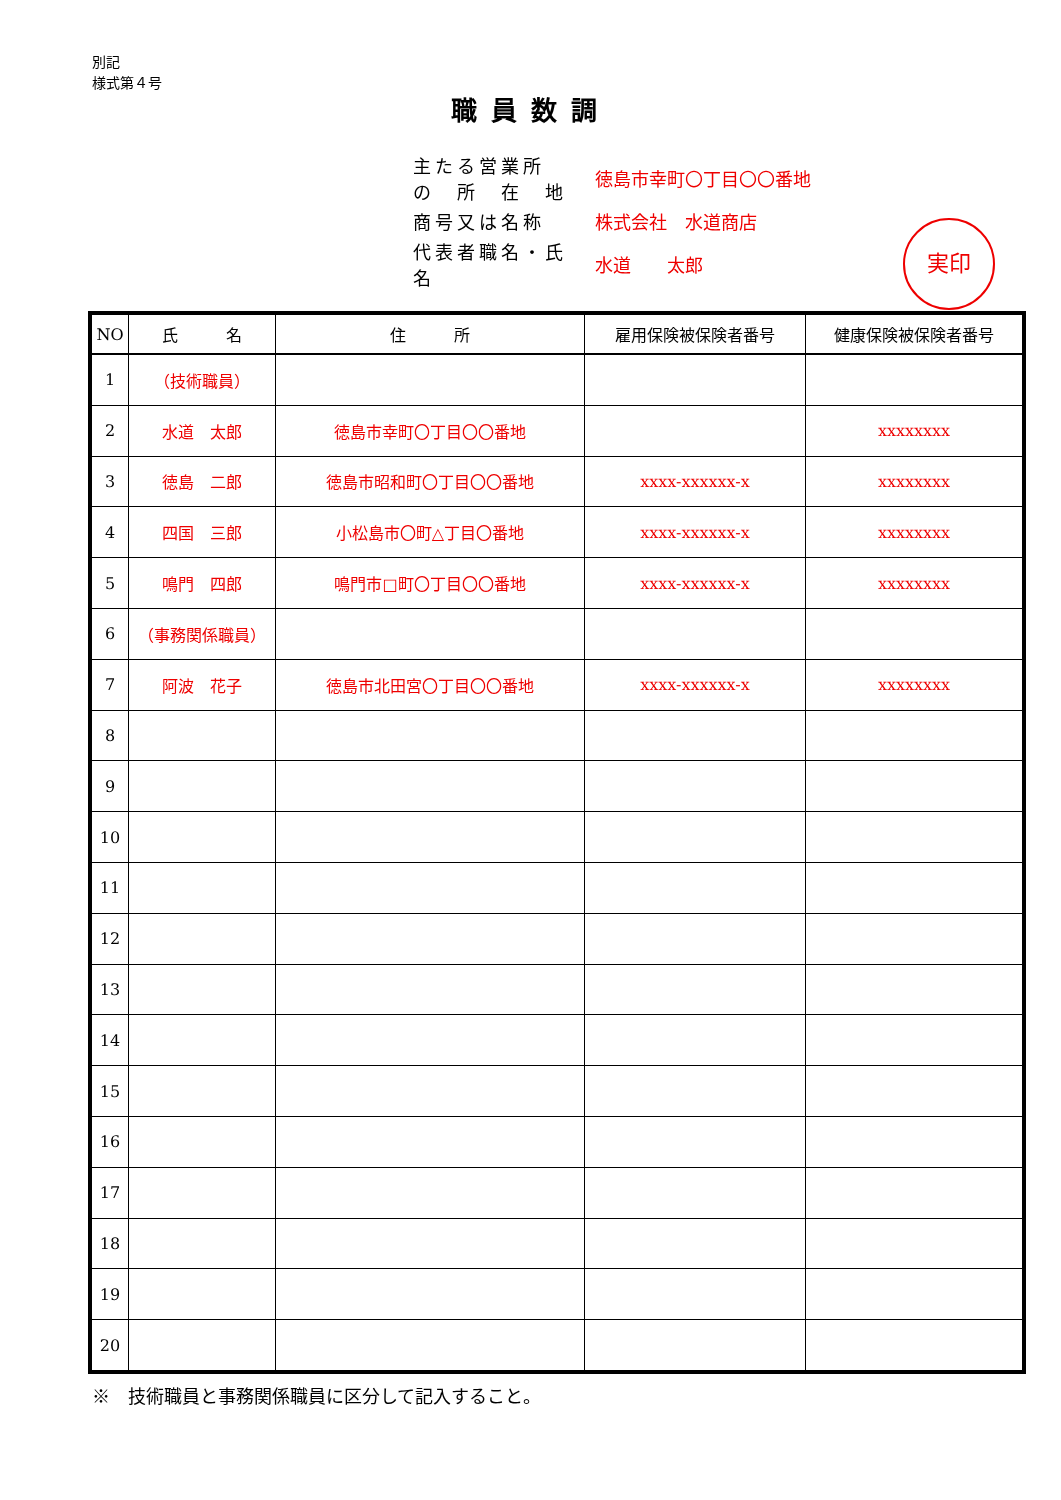別記
様式第４号
職員数調
| 主たる営業所 の 所 在 地 | 徳島市幸町〇丁目〇〇番地 |
| 商号又は名称 | 株式会社 水道商店 |
| 代表者職名・氏名 | 水道 太郎 |
実印
| NO | 氏 名 | 住 所 | 雇用保険被保険者番号 | 健康保険被保険者番号 |
| --- | --- | --- | --- | --- |
| 1 | （技術職員） | | | |
| 2 | 水道 太郎 | 徳島市幸町〇丁目〇〇番地 | | xxxxxxxx |
| 3 | 徳島 二郎 | 徳島市昭和町〇丁目〇〇番地 | xxxx-xxxxxx-x | xxxxxxxx |
| 4 | 四国 三郎 | 小松島市〇町△丁目〇番地 | xxxx-xxxxxx-x | xxxxxxxx |
| 5 | 鳴門 四郎 | 鳴門市□町〇丁目〇〇番地 | xxxx-xxxxxx-x | xxxxxxxx |
| 6 | （事務関係職員） | | | |
| 7 | 阿波 花子 | 徳島市北田宮〇丁目〇〇番地 | xxxx-xxxxxx-x | xxxxxxxx |
| 8 | | | | |
| 9 | | | | |
| 10 | | | | |
| 11 | | | | |
| 12 | | | | |
| 13 | | | | |
| 14 | | | | |
| 15 | | | | |
| 16 | | | | |
| 17 | | | | |
| 18 | | | | |
| 19 | | | | |
| 20 | | | | |
※　技術職員と事務関係職員に区分して記入すること。